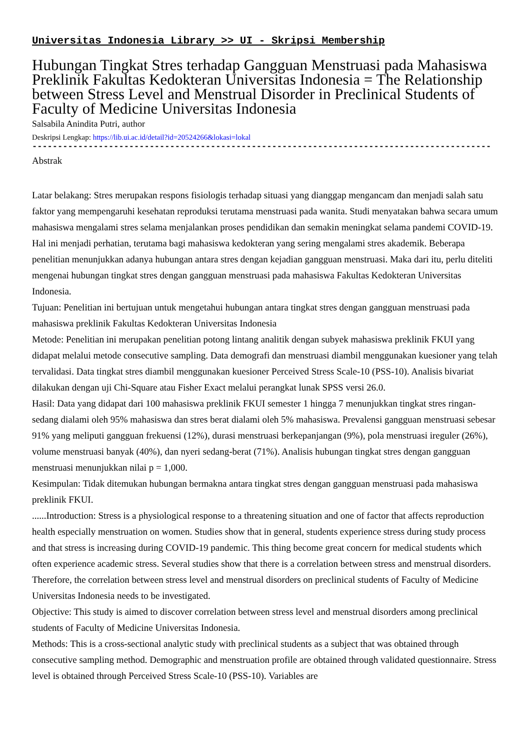Universitas Indonesia Library >> UI - Skripsi Membership
Hubungan Tingkat Stres terhadap Gangguan Menstruasi pada Mahasiswa Preklinik Fakultas Kedokteran Universitas Indonesia = The Relationship between Stress Level and Menstrual Disorder in Preclinical Students of Faculty of Medicine Universitas Indonesia
Salsabila Anindita Putri, author
Deskripsi Lengkap: https://lib.ui.ac.id/detail?id=20524266&lokasi=lokal
------------------------------------------------------------------------------------------
Abstrak
Latar belakang: Stres merupakan respons fisiologis terhadap situasi yang dianggap mengancam dan menjadi salah satu faktor yang mempengaruhi kesehatan reproduksi terutama menstruasi pada wanita. Studi menyatakan bahwa secara umum mahasiswa mengalami stres selama menjalankan proses pendidikan dan semakin meningkat selama pandemi COVID-19. Hal ini menjadi perhatian, terutama bagi mahasiswa kedokteran yang sering mengalami stres akademik. Beberapa penelitian menunjukkan adanya hubungan antara stres dengan kejadian gangguan menstruasi. Maka dari itu, perlu diteliti mengenai hubungan tingkat stres dengan gangguan menstruasi pada mahasiswa Fakultas Kedokteran Universitas Indonesia.
Tujuan: Penelitian ini bertujuan untuk mengetahui hubungan antara tingkat stres dengan gangguan menstruasi pada mahasiswa preklinik Fakultas Kedokteran Universitas Indonesia
Metode: Penelitian ini merupakan penelitian potong lintang analitik dengan subyek mahasiswa preklinik FKUI yang didapat melalui metode consecutive sampling. Data demografi dan menstruasi diambil menggunakan kuesioner yang telah tervalidasi. Data tingkat stres diambil menggunakan kuesioner Perceived Stress Scale-10 (PSS-10). Analisis bivariat dilakukan dengan uji Chi-Square atau Fisher Exact melalui perangkat lunak SPSS versi 26.0.
Hasil: Data yang didapat dari 100 mahasiswa preklinik FKUI semester 1 hingga 7 menunjukkan tingkat stres ringan-sedang dialami oleh 95% mahasiswa dan stres berat dialami oleh 5% mahasiswa. Prevalensi gangguan menstruasi sebesar 91% yang meliputi gangguan frekuensi (12%), durasi menstruasi berkepanjangan (9%), pola menstruasi ireguler (26%), volume menstruasi banyak (40%), dan nyeri sedang-berat (71%). Analisis hubungan tingkat stres dengan gangguan menstruasi menunjukkan nilai p = 1,000.
Kesimpulan: Tidak ditemukan hubungan bermakna antara tingkat stres dengan gangguan menstruasi pada mahasiswa preklinik FKUI.
......Introduction: Stress is a physiological response to a threatening situation and one of factor that affects reproduction health especially menstruation on women. Studies show that in general, students experience stress during study process and that stress is increasing during COVID-19 pandemic. This thing become great concern for medical students which often experience academic stress. Several studies show that there is a correlation between stress and menstrual disorders. Therefore, the correlation between stress level and menstrual disorders on preclinical students of Faculty of Medicine Universitas Indonesia needs to be investigated.
Objective: This study is aimed to discover correlation between stress level and menstrual disorders among preclinical students of Faculty of Medicine Universitas Indonesia.
Methods: This is a cross-sectional analytic study with preclinical students as a subject that was obtained through consecutive sampling method. Demographic and menstruation profile are obtained through validated questionnaire. Stress level is obtained through Perceived Stress Scale-10 (PSS-10). Variables are